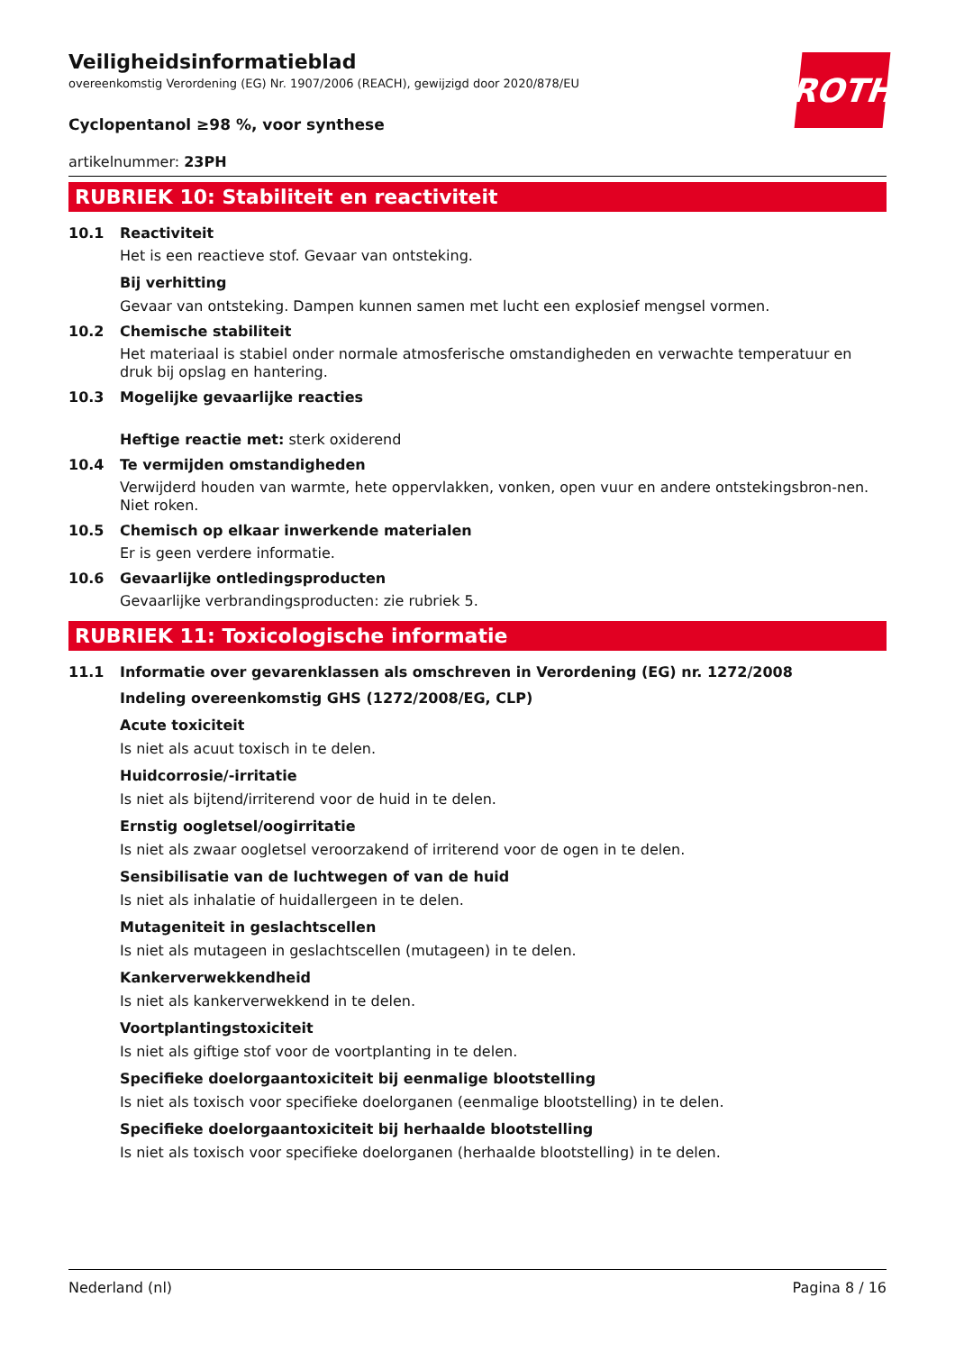ROTH
Veiligheidsinformatieblad
overeenkomstig Verordening (EG) Nr. 1907/2006 (REACH), gewijzigd door 2020/878/EU
Cyclopentanol ≥98 %, voor synthese
artikelnummer: 23PH
RUBRIEK 10: Stabiliteit en reactiviteit
10.1 Reactiviteit
Het is een reactieve stof. Gevaar van ontsteking.
Bij verhitting
Gevaar van ontsteking. Dampen kunnen samen met lucht een explosief mengsel vormen.
10.2 Chemische stabiliteit
Het materiaal is stabiel onder normale atmosferische omstandigheden en verwachte temperatuur en druk bij opslag en hantering.
10.3 Mogelijke gevaarlijke reacties
Heftige reactie met: sterk oxiderend
10.4 Te vermijden omstandigheden
Verwijderd houden van warmte, hete oppervlakken, vonken, open vuur en andere ontstekingsbron-nen. Niet roken.
10.5 Chemisch op elkaar inwerkende materialen
Er is geen verdere informatie.
10.6 Gevaarlijke ontledingsproducten
Gevaarlijke verbrandingsproducten: zie rubriek 5.
RUBRIEK 11: Toxicologische informatie
11.1 Informatie over gevarenklassen als omschreven in Verordening (EG) nr. 1272/2008
Indeling overeenkomstig GHS (1272/2008/EG, CLP)
Acute toxiciteit
Is niet als acuut toxisch in te delen.
Huidcorrosie/-irritatie
Is niet als bijtend/irriterend voor de huid in te delen.
Ernstig oogletsel/oogirritatie
Is niet als zwaar oogletsel veroorzakend of irriterend voor de ogen in te delen.
Sensibilisatie van de luchtwegen of van de huid
Is niet als inhalatie of huidallergeen in te delen.
Mutageniteit in geslachtscellen
Is niet als mutageen in geslachtscellen (mutageen) in te delen.
Kankerverwekkendheid
Is niet als kankerverwekkend in te delen.
Voortplantingstoxiciteit
Is niet als giftige stof voor de voortplanting in te delen.
Specifieke doelorgaantoxiciteit bij eenmalige blootstelling
Is niet als toxisch voor specifieke doelorganen (eenmalige blootstelling) in te delen.
Specifieke doelorgaantoxiciteit bij herhaalde blootstelling
Is niet als toxisch voor specifieke doelorganen (herhaalde blootstelling) in te delen.
Nederland (nl) Pagina 8 / 16